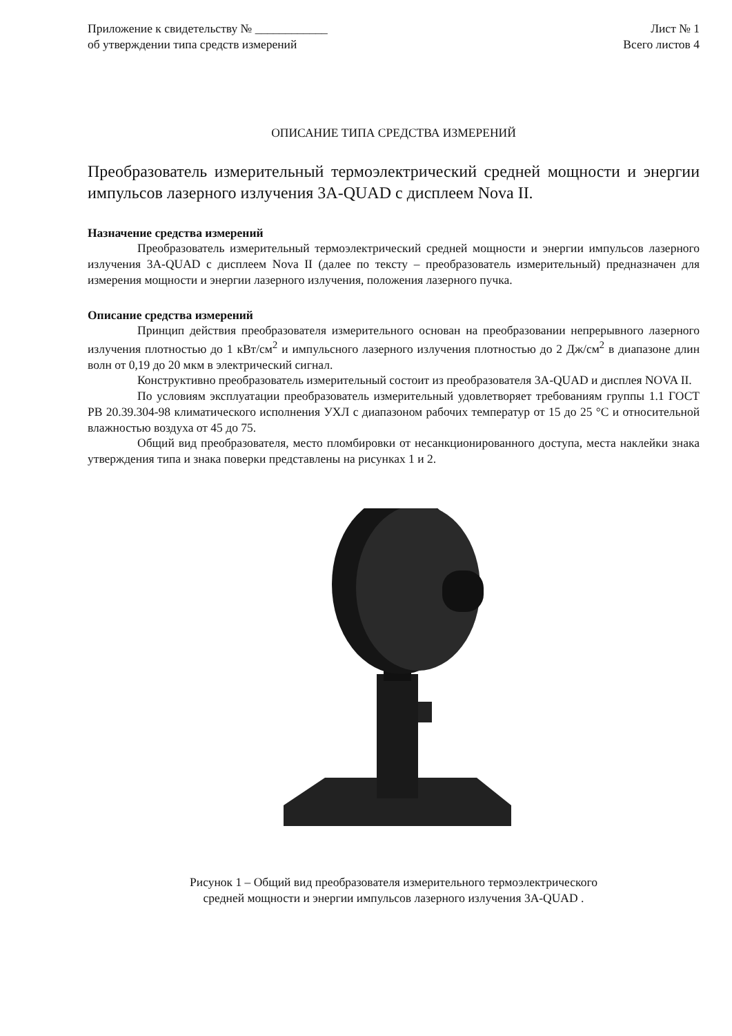Приложение к свидетельству № ____________
об утверждении типа средств измерений
Лист № 1
Всего листов 4
ОПИСАНИЕ ТИПА СРЕДСТВА ИЗМЕРЕНИЙ
Преобразователь измерительный термоэлектрический средней мощности и энергии импульсов лазерного излучения 3A-QUAD с дисплеем Nova II.
Назначение средства измерений
Преобразователь измерительный термоэлектрический средней мощности и энергии импульсов лазерного излучения 3A-QUAD с дисплеем Nova II (далее по тексту – преобразователь измерительный) предназначен для измерения мощности и энергии лазерного излучения, положения лазерного пучка.
Описание средства измерений
Принцип действия преобразователя измерительного основан на преобразовании непрерывного лазерного излучения плотностью до 1 кВт/см<sup>2</sup> и импульсного лазерного излучения плотностью до 2 Дж/см<sup>2</sup> в диапазоне длин волн от 0,19 до 20 мкм в электрический сигнал.
Конструктивно преобразователь измерительный состоит из преобразователя 3A-QUAD и дисплея NOVA II.
По условиям эксплуатации преобразователь измерительный удовлетворяет требованиям группы 1.1 ГОСТ РВ 20.39.304-98 климатического исполнения УХЛ с диапазоном рабочих температур от 15 до 25 °C и относительной влажностью воздуха от 45 до 75.
Общий вид преобразователя, место пломбировки от несанкционированного доступа, места наклейки знака утверждения типа и знака поверки представлены на рисунках 1 и 2.
Рисунок 1 – Общий вид преобразователя измерительного термоэлектрического
средней мощности и энергии импульсов лазерного излучения 3A-QUAD .